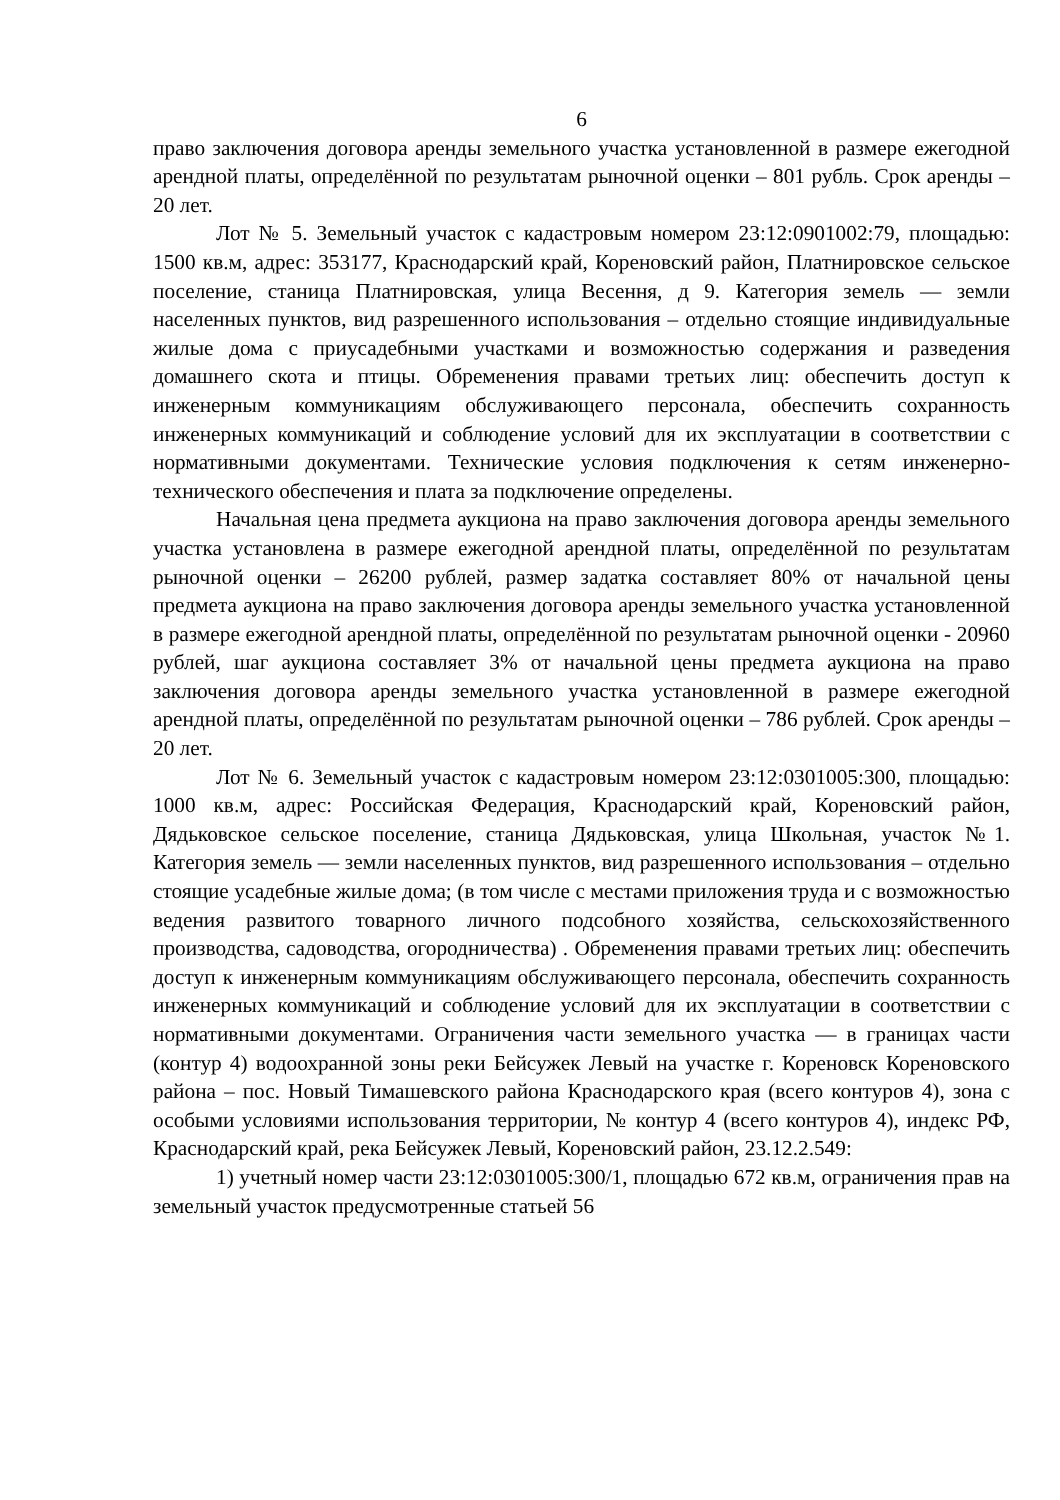6
право заключения договора аренды земельного участка установленной в размере ежегодной арендной платы, определённой по результатам рыночной оценки – 801 рубль. Срок аренды – 20 лет.
Лот № 5. Земельный участок с кадастровым номером 23:12:0901002:79, площадью: 1500 кв.м, адрес: 353177, Краснодарский край, Кореновский район, Платнировское сельское поселение, станица Платнировская, улица Весення, д 9. Категория земель — земли населенных пунктов, вид разрешенного использования – отдельно стоящие индивидуальные жилые дома с приусадебными участками и возможностью содержания и разведения домашнего скота и птицы. Обременения правами третьих лиц: обеспечить доступ к инженерным коммуникациям обслуживающего персонала, обеспечить сохранность инженерных коммуникаций и соблюдение условий для их эксплуатации в соответствии с нормативными документами. Технические условия подключения к сетям инженерно-технического обеспечения и плата за подключение определены.
Начальная цена предмета аукциона на право заключения договора аренды земельного участка установлена в размере ежегодной арендной платы, определённой по результатам рыночной оценки – 26200 рублей, размер задатка составляет 80% от начальной цены предмета аукциона на право заключения договора аренды земельного участка установленной в размере ежегодной арендной платы, определённой по результатам рыночной оценки - 20960 рублей, шаг аукциона составляет 3% от начальной цены предмета аукциона на право заключения договора аренды земельного участка установленной в размере ежегодной арендной платы, определённой по результатам рыночной оценки – 786 рублей. Срок аренды – 20 лет.
Лот № 6. Земельный участок с кадастровым номером 23:12:0301005:300, площадью: 1000 кв.м, адрес: Российская Федерация, Краснодарский край, Кореновский район, Дядьковское сельское поселение, станица Дядьковская, улица Школьная, участок №1. Категория земель — земли населенных пунктов, вид разрешенного использования – отдельно стоящие усадебные жилые дома; (в том числе с местами приложения труда и с возможностью ведения развитого товарного личного подсобного хозяйства, сельскохозяйственного производства, садоводства, огородничества) . Обременения правами третьих лиц: обеспечить доступ к инженерным коммуникациям обслуживающего персонала, обеспечить сохранность инженерных коммуникаций и соблюдение условий для их эксплуатации в соответствии с нормативными документами. Ограничения части земельного участка — в границах части (контур 4) водоохранной зоны реки Бейсужек Левый на участке г. Кореновск Кореновского района – пос. Новый Тимашевского района Краснодарского края (всего контуров 4), зона с особыми условиями использования территории, № контур 4 (всего контуров 4), индекс РФ, Краснодарский край, река Бейсужек Левый, Кореновский район, 23.12.2.549:
1) учетный номер части 23:12:0301005:300/1, площадью 672 кв.м, ограничения прав на земельный участок предусмотренные статьей 56